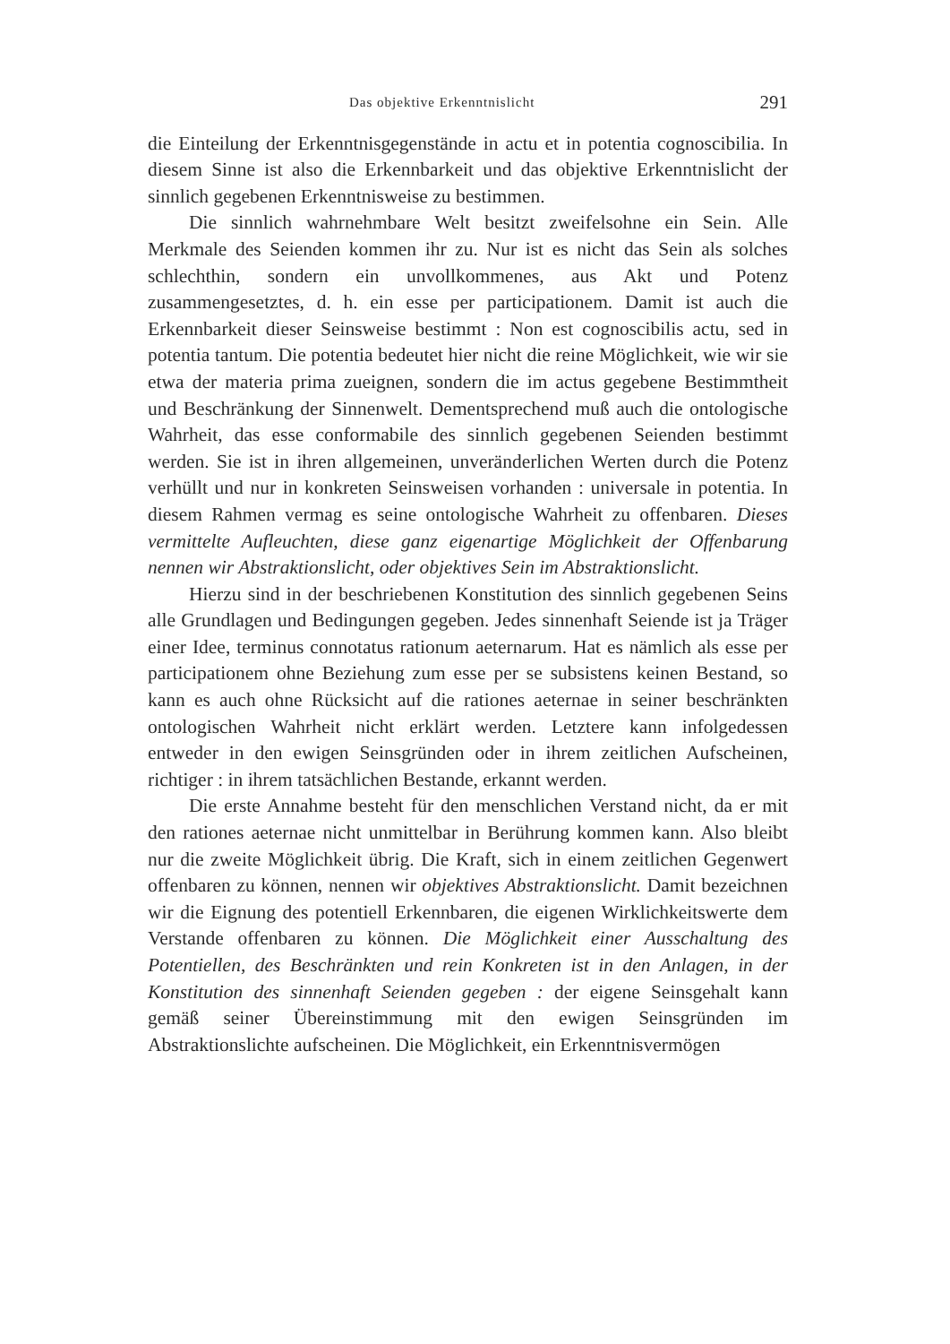Das objektive Erkenntnislicht 291
die Einteilung der Erkenntnisgegenstände in actu et in potentia cognoscibilia. In diesem Sinne ist also die Erkennbarkeit und das objektive Erkenntnislicht der sinnlich gegebenen Erkenntnisweise zu bestimmen.
Die sinnlich wahrnehmbare Welt besitzt zweifelsohne ein Sein. Alle Merkmale des Seienden kommen ihr zu. Nur ist es nicht das Sein als solches schlechthin, sondern ein unvollkommenes, aus Akt und Potenz zusammengesetztes, d. h. ein esse per participationem. Damit ist auch die Erkennbarkeit dieser Seinsweise bestimmt : Non est cognoscibilis actu, sed in potentia tantum. Die potentia bedeutet hier nicht die reine Möglichkeit, wie wir sie etwa der materia prima zueignen, sondern die im actus gegebene Bestimmtheit und Beschränkung der Sinnenwelt. Dementsprechend muß auch die ontologische Wahrheit, das esse conformabile des sinnlich gegebenen Seienden bestimmt werden. Sie ist in ihren allgemeinen, unveränderlichen Werten durch die Potenz verhüllt und nur in konkreten Seinsweisen vorhanden : universale in potentia. In diesem Rahmen vermag es seine ontologische Wahrheit zu offenbaren. Dieses vermittelte Aufleuchten, diese ganz eigenartige Möglichkeit der Offenbarung nennen wir Abstraktionslicht, oder objektives Sein im Abstraktionslicht.
Hierzu sind in der beschriebenen Konstitution des sinnlich gegebenen Seins alle Grundlagen und Bedingungen gegeben. Jedes sinnenhaft Seiende ist ja Träger einer Idee, terminus connotatus rationum aeternarum. Hat es nämlich als esse per participationem ohne Beziehung zum esse per se subsistens keinen Bestand, so kann es auch ohne Rücksicht auf die rationes aeternae in seiner beschränkten ontologischen Wahrheit nicht erklärt werden. Letztere kann infolgedessen entweder in den ewigen Seinsgründen oder in ihrem zeitlichen Aufscheinen, richtiger : in ihrem tatsächlichen Bestande, erkannt werden.
Die erste Annahme besteht für den menschlichen Verstand nicht, da er mit den rationes aeternae nicht unmittelbar in Berührung kommen kann. Also bleibt nur die zweite Möglichkeit übrig. Die Kraft, sich in einem zeitlichen Gegenwert offenbaren zu können, nennen wir objektives Abstraktionslicht. Damit bezeichnen wir die Eignung des potentiell Erkennbaren, die eigenen Wirklichkeitswerte dem Verstande offenbaren zu können. Die Möglichkeit einer Ausschaltung des Potentiellen, des Beschränkten und rein Konkreten ist in den Anlagen, in der Konstitution des sinnenhaft Seienden gegeben : der eigene Seinsgehalt kann gemäß seiner Übereinstimmung mit den ewigen Seinsgründen im Abstraktionslichte aufscheinen. Die Möglichkeit, ein Erkenntnisvermögen